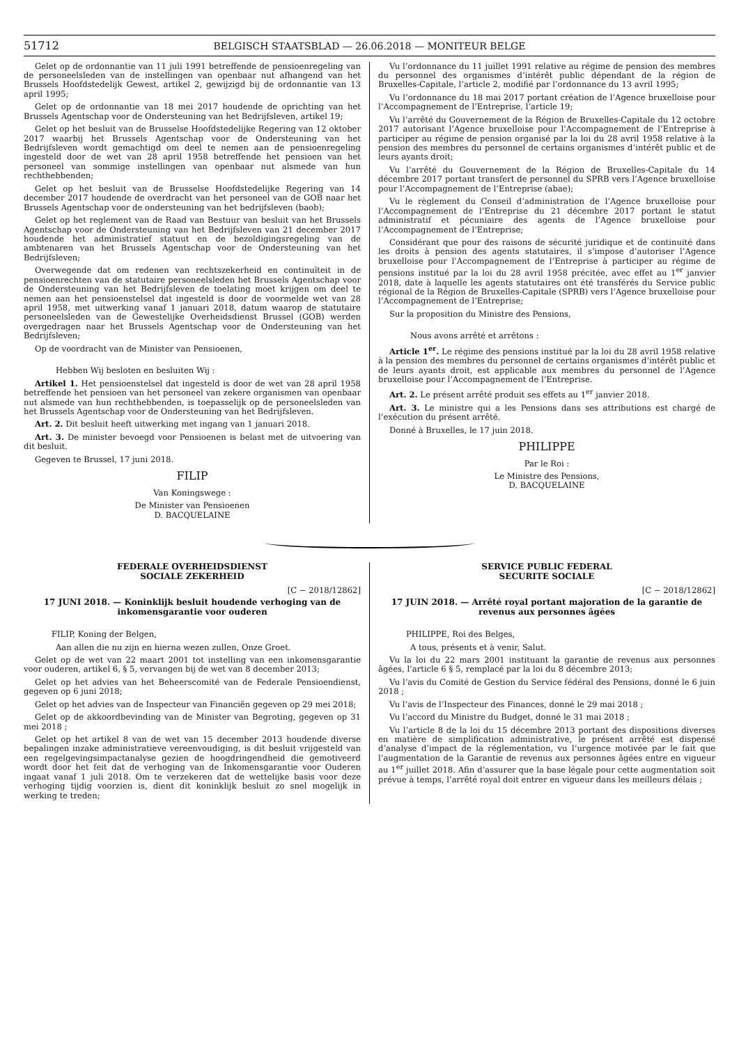51712 BELGISCH STAATSBLAD — 26.06.2018 — MONITEUR BELGE
Gelet op de ordonnantie van 11 juli 1991 betreffende de pensioenregeling van de personeelsleden van de instellingen van openbaar nut afhangend van het Brussels Hoofdstedelijk Gewest, artikel 2, gewijzigd bij de ordonnantie van 13 april 1995;
Gelet op de ordonnantie van 18 mei 2017 houdende de oprichting van het Brussels Agentschap voor de Ondersteuning van het Bedrijfsleven, artikel 19;
Gelet op het besluit van de Brusselse Hoofdstedelijke Regering van 12 oktober 2017 waarbij het Brussels Agentschap voor de Ondersteuning van het Bedrijfsleven wordt gemachtigd om deel te nemen aan de pensioenregeling ingesteld door de wet van 28 april 1958 betreffende het pensioen van het personeel van sommige instellingen van openbaar nut alsmede van hun rechthebbenden;
Gelet op het besluit van de Brusselse Hoofdstedelijke Regering van 14 december 2017 houdende de overdracht van het personeel van de GOB naar het Brussels Agentschap voor de ondersteuning van het bedrijfsleven (baob);
Gelet op het reglement van de Raad van Bestuur van besluit van het Brussels Agentschap voor de Ondersteuning van het Bedrijfsleven van 21 december 2017 houdende het administratief statuut en de bezoldigingsregeling van de ambtenaren van het Brussels Agentschap voor de Ondersteuning van het Bedrijfsleven;
Overwegende dat om redenen van rechtszekerheid en continuïteit in de pensioenrechten van de statutaire personeelsleden het Brussels Agentschap voor de Ondersteuning van het Bedrijfsleven de toelating moet krijgen om deel te nemen aan het pensioenstelsel dat ingesteld is door de voormelde wet van 28 april 1958, met uitwerking vanaf 1 januari 2018, datum waarop de statutaire personeelsleden van de Gewestelijke Overheidsdienst Brussel (GOB) werden overgedragen naar het Brussels Agentschap voor de Ondersteuning van het Bedrijfsleven;
Op de voordracht van de Minister van Pensioenen,
Hebben Wij besloten en besluiten Wij :
Artikel 1. Het pensioenstelsel dat ingesteld is door de wet van 28 april 1958 betreffende het pensioen van het personeel van zekere organismen van openbaar nut alsmede van hun rechthebbenden, is toepasselijk op de personeelsleden van het Brussels Agentschap voor de Ondersteuning van het Bedrijfsleven.
Art. 2. Dit besluit heeft uitwerking met ingang van 1 januari 2018.
Art. 3. De minister bevoegd voor Pensioenen is belast met de uitvoering van dit besluit.
Gegeven te Brussel, 17 juni 2018.
FILIP
Van Koningswege :
De Minister van Pensioenen
D. BACQUELAINE
Vu l’ordonnance du 11 juillet 1991 relative au régime de pension des membres du personnel des organismes d’intérêt public dépendant de la région de Bruxelles-Capitale, l’article 2, modifié par l’ordonnance du 13 avril 1995;
Vu l’ordonnance du 18 mai 2017 portant création de l’Agence bruxelloise pour l’Accompagnement de l’Entreprise, l’article 19;
Vu l’arrêté du Gouvernement de la Région de Bruxelles-Capitale du 12 octobre 2017 autorisant l’Agence bruxelloise pour l’Accompagnement de l’Entreprise à participer au régime de pension organisé par la loi du 28 avril 1958 relative à la pension des membres du personnel de certains organismes d’intérêt public et de leurs ayants droit;
Vu l’arrêté du Gouvernement de la Région de Bruxelles-Capitale du 14 décembre 2017 portant transfert de personnel du SPRB vers l’Agence bruxelloise pour l’Accompagnement de l’Entreprise (abae);
Vu le règlement du Conseil d’administration de l’Agence bruxelloise pour l’Accompagnement de l’Entreprise du 21 décembre 2017 portant le statut administratif et pécuniaire des agents de l’Agence bruxelloise pour l’Accompagnement de l’Entreprise;
Considérant que pour des raisons de sécurité juridique et de continuité dans les droits à pension des agents statutaires, il s’impose d’autoriser l’Agence bruxelloise pour l’Accompagnement de l’Entreprise à participer au régime de pensions institué par la loi du 28 avril 1958 précitée, avec effet au 1<sup>er</sup> janvier 2018, date à laquelle les agents statutaires ont été transférés du Service public régional de la Région de Bruxelles-Capitale (SPRB) vers l’Agence bruxelloise pour l’Accompagnement de l’Entreprise;
Sur la proposition du Ministre des Pensions,
Nous avons arrêté et arrêtons :
Article 1<sup>er</sup>. Le régime des pensions institué par la loi du 28 avril 1958 relative à la pension des membres du personnel de certains organismes d’intérêt public et de leurs ayants droit, est applicable aux membres du personnel de l’Agence bruxelloise pour l’Accompagnement de l’Entreprise.
Art. 2. Le présent arrêté produit ses effets au 1<sup>er</sup> janvier 2018.
Art. 3. Le ministre qui a les Pensions dans ses attributions est chargé de l’exécution du présent arrêté.
Donné à Bruxelles, le 17 juin 2018.
PHILIPPE
Par le Roi :
Le Ministre des Pensions,
D. BACQUELAINE
FEDERALE OVERHEIDSDIENST
SOCIALE ZEKERHEID
[C − 2018/12862]
17 JUNI 2018. — Koninklijk besluit houdende verhoging van de inkomensgarantie voor ouderen
FILIP, Koning der Belgen,
Aan allen die nu zijn en hierna wezen zullen, Onze Groet.
Gelet op de wet van 22 maart 2001 tot instelling van een inkomensgarantie voor ouderen, artikel 6, § 5, vervangen bij de wet van 8 december 2013;
Gelet op het advies van het Beheerscomité van de Federale Pensioendienst, gegeven op 6 juni 2018;
Gelet op het advies van de Inspecteur van Financiën gegeven op 29 mei 2018;
Gelet op de akkoordbevinding van de Minister van Begroting, gegeven op 31 mei 2018 ;
Gelet op het artikel 8 van de wet van 15 december 2013 houdende diverse bepalingen inzake administratieve vereenvoudiging, is dit besluit vrijgesteld van een regelgevingsimpactanalyse gezien de hoogdringendheid die gemotiveerd wordt door het feit dat de verhoging van de Inkomensgarantie voor Ouderen ingaat vanaf 1 juli 2018. Om te verzekeren dat de wettelijke basis voor deze verhoging tijdig voorzien is, dient dit koninklijk besluit zo snel mogelijk in werking te treden;
SERVICE PUBLIC FEDERAL
SECURITE SOCIALE
[C − 2018/12862]
17 JUIN 2018. — Arrêté royal portant majoration de la garantie de revenus aux personnes âgées
PHILIPPE, Roi des Belges,
A tous, présents et à venir, Salut.
Vu la loi du 22 mars 2001 instituant la garantie de revenus aux personnes âgées, l’article 6 § 5, remplacé par la loi du 8 décembre 2013;
Vu l’avis du Comité de Gestion du Service fédéral des Pensions, donné le 6 juin 2018 ;
Vu l’avis de l’Inspecteur des Finances, donné le 29 mai 2018 ;
Vu l’accord du Ministre du Budget, donné le 31 mai 2018 ;
Vu l’article 8 de la loi du 15 décembre 2013 portant des dispositions diverses en matière de simplification administrative, le présent arrêté est dispensé d’analyse d’impact de la réglementation, vu l’urgence motivée par le fait que l’augmentation de la Garantie de revenus aux personnes âgées entre en vigueur au 1<sup>er</sup> juillet 2018. Afin d’assurer que la base légale pour cette augmentation soit prévue à temps, l’arrêté royal doit entrer en vigueur dans les meilleurs délais ;